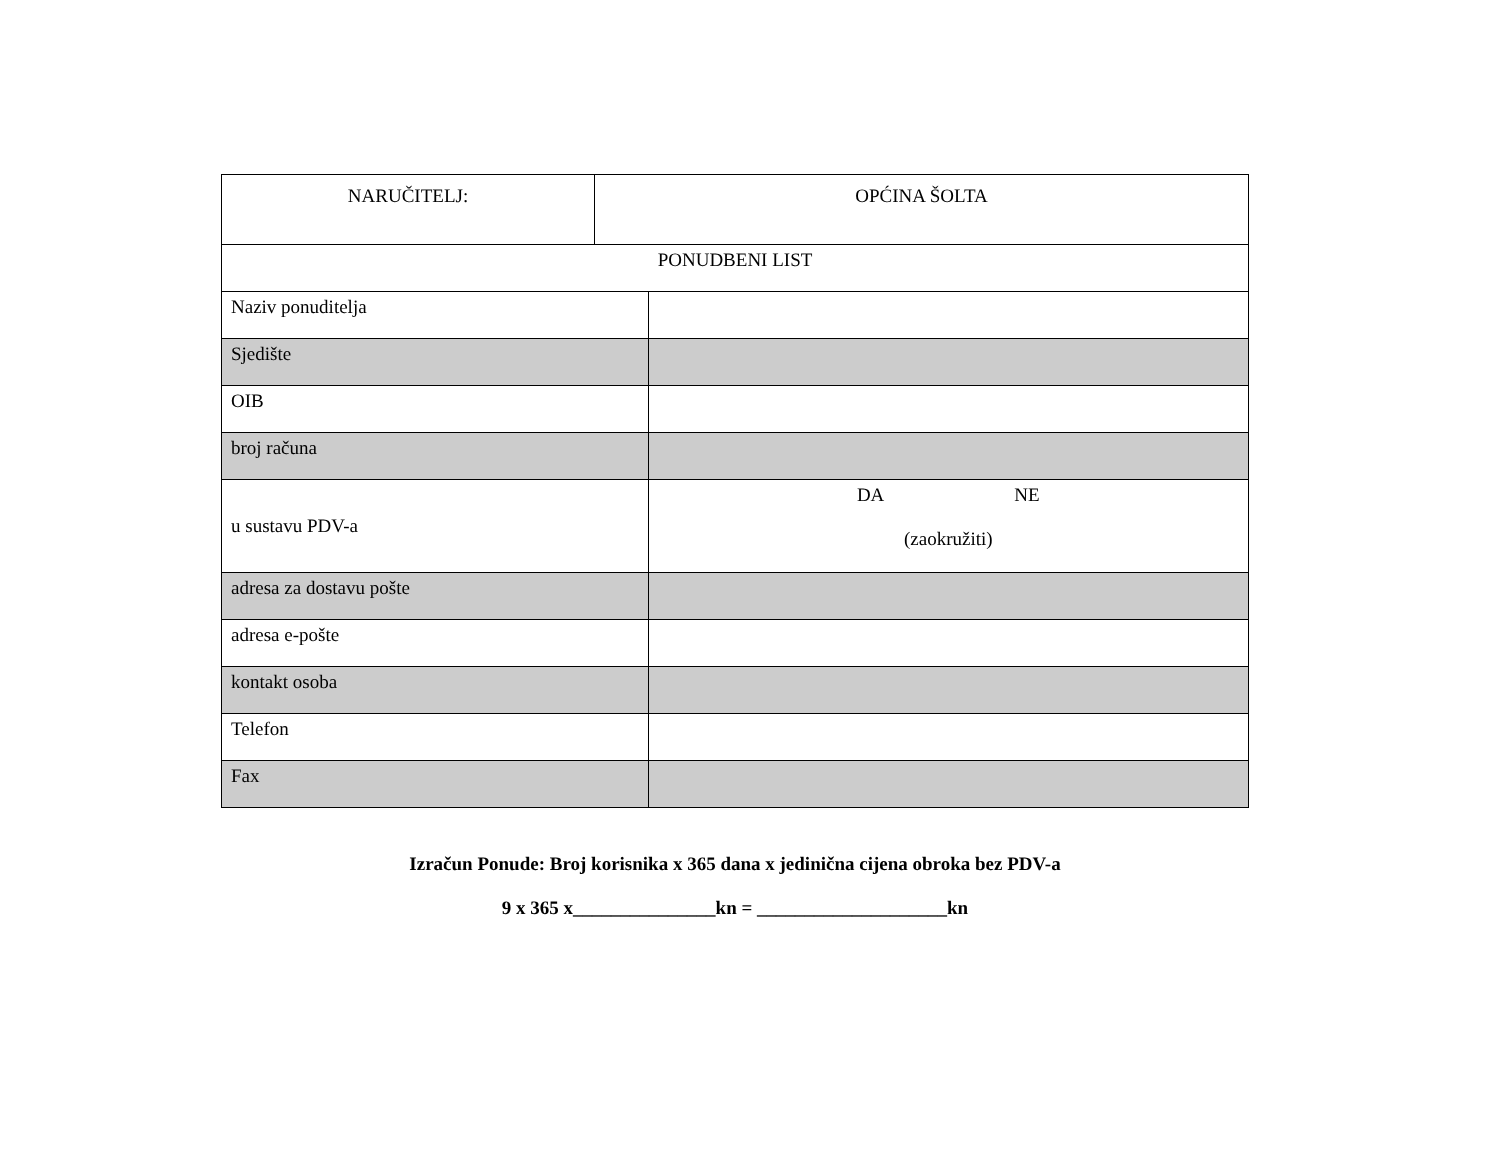| NARUČITELJ: | OPĆINA ŠOLTA | |
| PONUDBENI LIST | | |
| Naziv ponuditelja | | |
| Sjedište | | |
| OIB | | |
| broj računa | | |
| u sustavu PDV-a | | DA NE (zaokružiti) |
| adresa za dostavu pošte | | |
| adresa e-pošte | | |
| kontakt osoba | | |
| Telefon | | |
| Fax | | |
Izračun Ponude: Broj korisnika x 365 dana x jedinična cijena obroka bez PDV-a
9 x 365 x_______________kn = ____________________kn